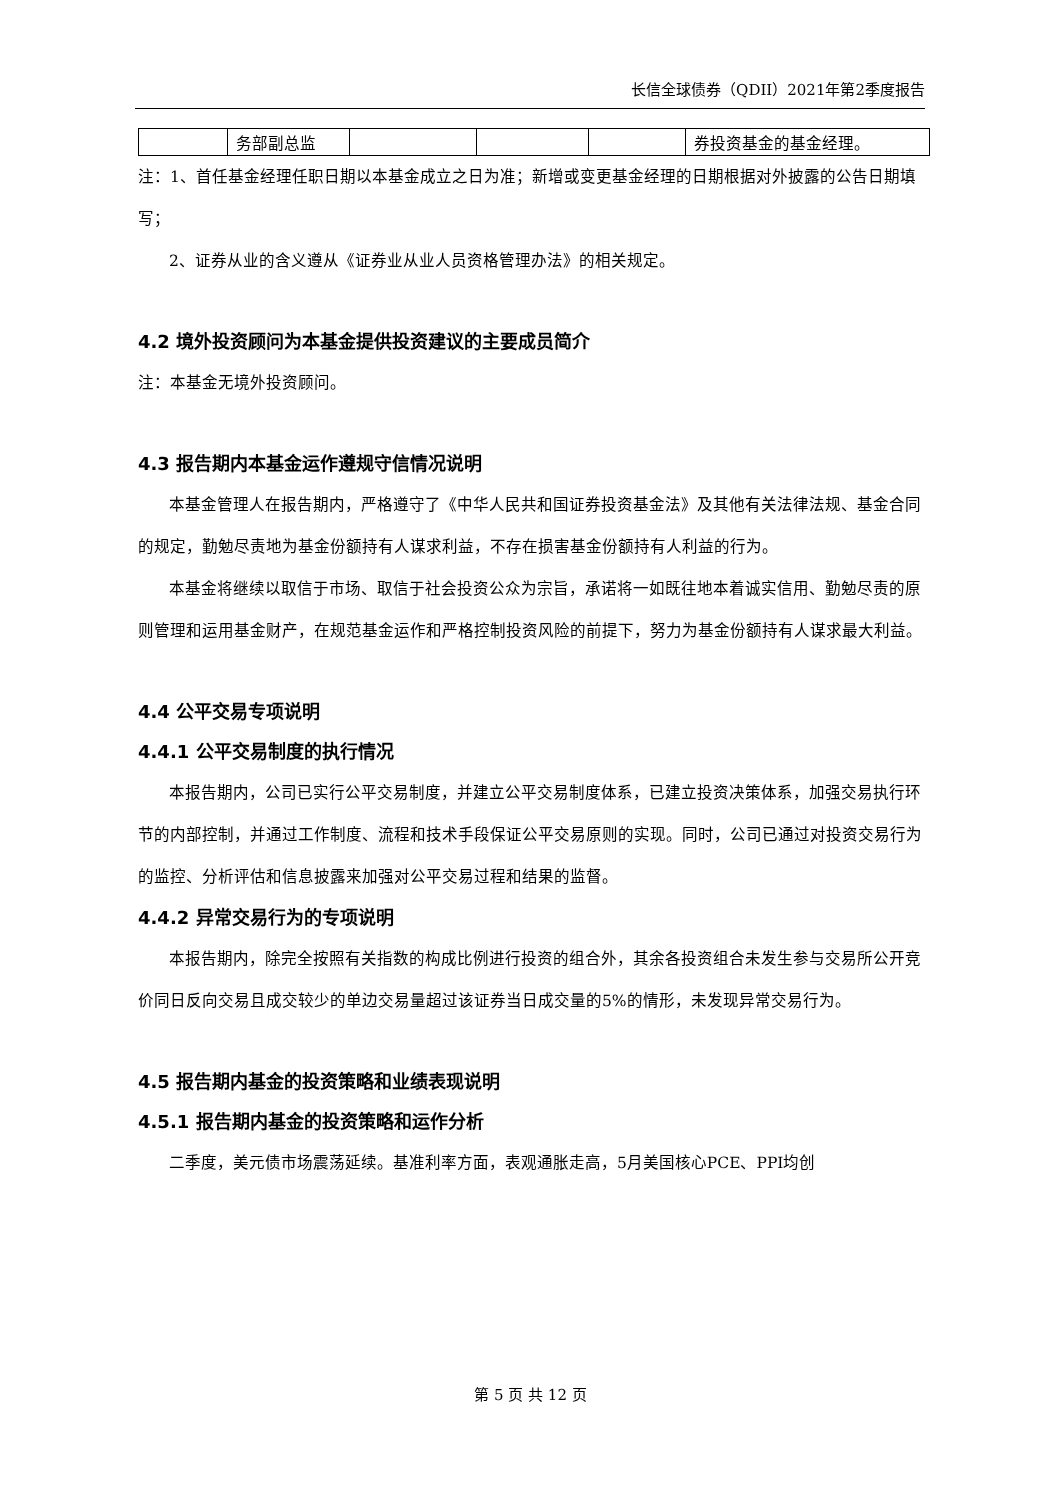长信全球债券（QDII）2021年第2季度报告
| | 务部副总监 | | | | 券投资基金的基金经理。 |
注：1、首任基金经理任职日期以本基金成立之日为准；新增或变更基金经理的日期根据对外披露的公告日期填写；
2、证券从业的含义遵从《证券业从业人员资格管理办法》的相关规定。
4.2 境外投资顾问为本基金提供投资建议的主要成员简介
注：本基金无境外投资顾问。
4.3 报告期内本基金运作遵规守信情况说明
本基金管理人在报告期内，严格遵守了《中华人民共和国证券投资基金法》及其他有关法律法规、基金合同的规定，勤勉尽责地为基金份额持有人谋求利益，不存在损害基金份额持有人利益的行为。
本基金将继续以取信于市场、取信于社会投资公众为宗旨，承诺将一如既往地本着诚实信用、勤勉尽责的原则管理和运用基金财产，在规范基金运作和严格控制投资风险的前提下，努力为基金份额持有人谋求最大利益。
4.4 公平交易专项说明
4.4.1 公平交易制度的执行情况
本报告期内，公司已实行公平交易制度，并建立公平交易制度体系，已建立投资决策体系，加强交易执行环节的内部控制，并通过工作制度、流程和技术手段保证公平交易原则的实现。同时，公司已通过对投资交易行为的监控、分析评估和信息披露来加强对公平交易过程和结果的监督。
4.4.2 异常交易行为的专项说明
本报告期内，除完全按照有关指数的构成比例进行投资的组合外，其余各投资组合未发生参与交易所公开竞价同日反向交易且成交较少的单边交易量超过该证券当日成交量的5%的情形，未发现异常交易行为。
4.5 报告期内基金的投资策略和业绩表现说明
4.5.1 报告期内基金的投资策略和运作分析
二季度，美元债市场震荡延续。基准利率方面，表观通胀走高，5月美国核心PCE、PPI均创
第 5 页 共 12 页